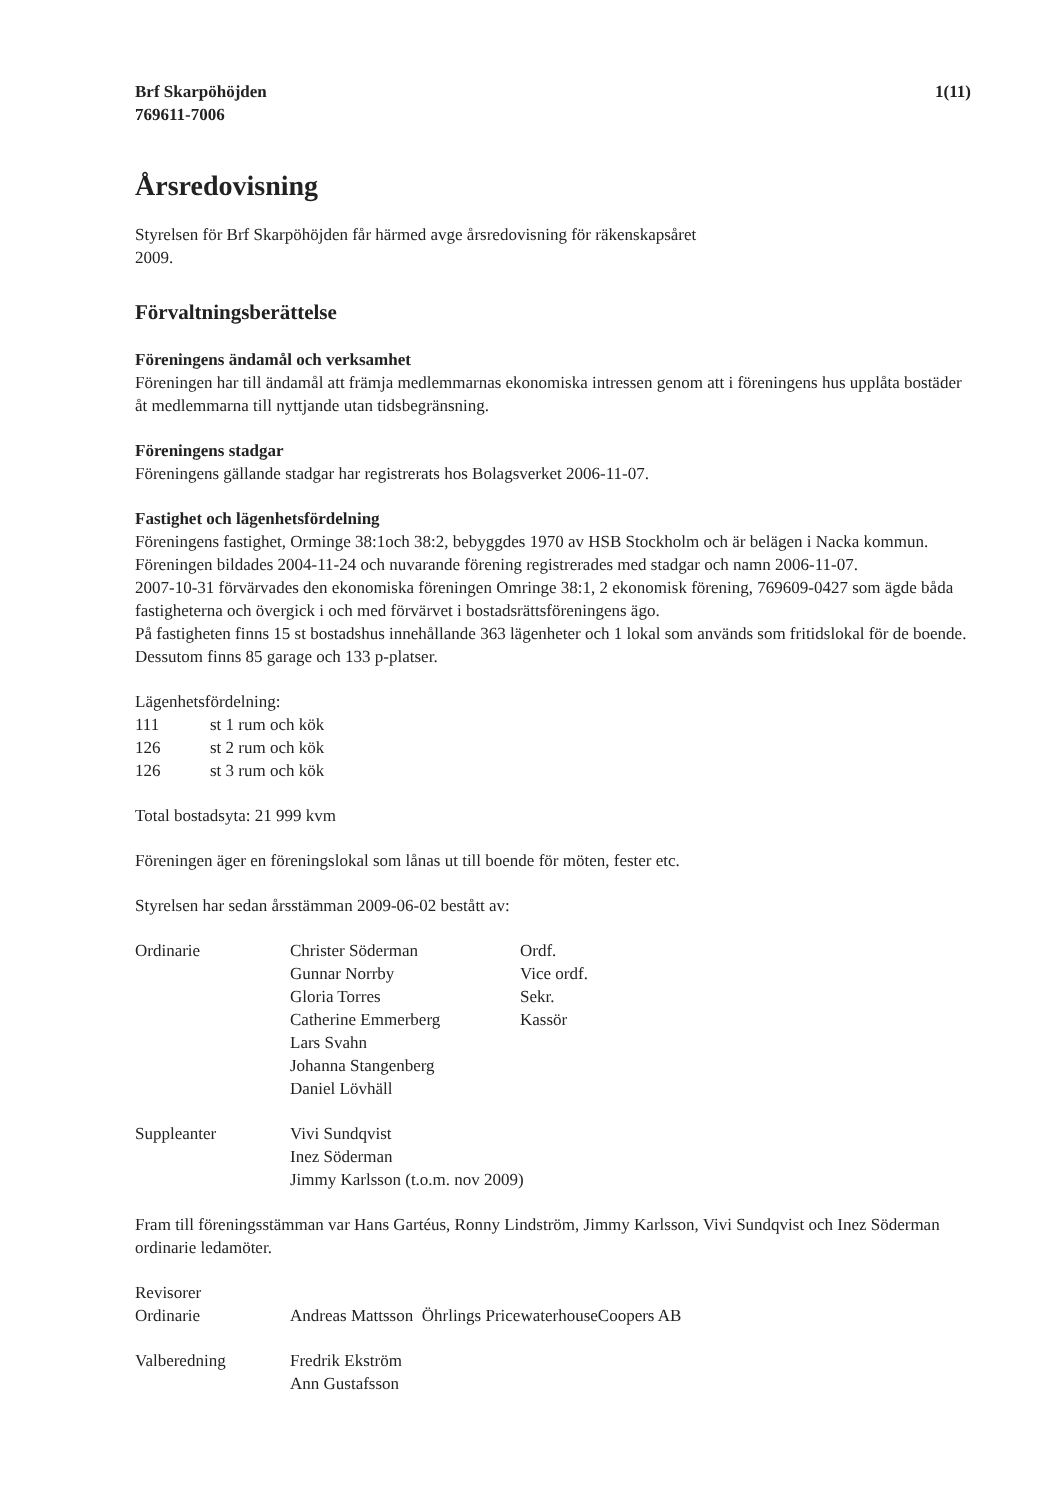Brf Skarpöhöjden
769611-7006
1(11)
Årsredovisning
Styrelsen för Brf Skarpöhöjden får härmed avge årsredovisning för räkenskapsåret
2009.
Förvaltningsberättelse
Föreningens ändamål och verksamhet
Föreningen har till ändamål att främja medlemmarnas ekonomiska intressen genom att i föreningens hus upplåta bostäder åt medlemmarna till nyttjande utan tidsbegränsning.
Föreningens stadgar
Föreningens gällande stadgar har registrerats hos Bolagsverket 2006-11-07.
Fastighet och lägenhetsfördelning
Föreningens fastighet, Orminge 38:1och 38:2, bebyggdes 1970 av HSB Stockholm och är belägen i Nacka kommun.
Föreningen bildades 2004-11-24 och nuvarande förening registrerades med stadgar och namn 2006-11-07.
2007-10-31 förvärvades den ekonomiska föreningen Omringe 38:1, 2 ekonomisk förening, 769609-0427 som ägde båda fastigheterna och övergick i och med förvärvet i bostadsrättsföreningens ägo.
På fastigheten finns 15 st bostadshus innehållande 363 lägenheter och 1 lokal som används som fritidslokal för de boende. Dessutom finns 85 garage och 133 p-platser.
Lägenhetsfördelning:
| 111 | st 1 rum och kök |
| 126 | st 2 rum och kök |
| 126 | st 3 rum och kök |
Total bostadsyta: 21 999 kvm
Föreningen äger en föreningslokal som lånas ut till boende för möten, fester etc.
Styrelsen har sedan årsstämman 2009-06-02 bestått av:
| Ordinarie | Christer Söderman | Ordf. |
| | Gunnar Norrby | Vice ordf. |
| | Gloria Torres | Sekr. |
| | Catherine Emmerberg | Kassör |
| | Lars Svahn | |
| | Johanna Stangenberg | |
| | Daniel Lövhäll | |
| Suppleanter | Vivi Sundqvist | |
| | Inez Söderman | |
| | Jimmy Karlsson (t.o.m. nov 2009) | |
Fram till föreningsstämman var Hans Gartéus, Ronny Lindström, Jimmy Karlsson, Vivi Sundqvist och Inez Söderman ordinarie ledamöter.
| Revisorer | |
| Ordinarie | Andreas Mattsson Öhrlings PricewaterhouseCoopers AB |
| Valberedning | Fredrik Ekström |
| | Ann Gustafsson |